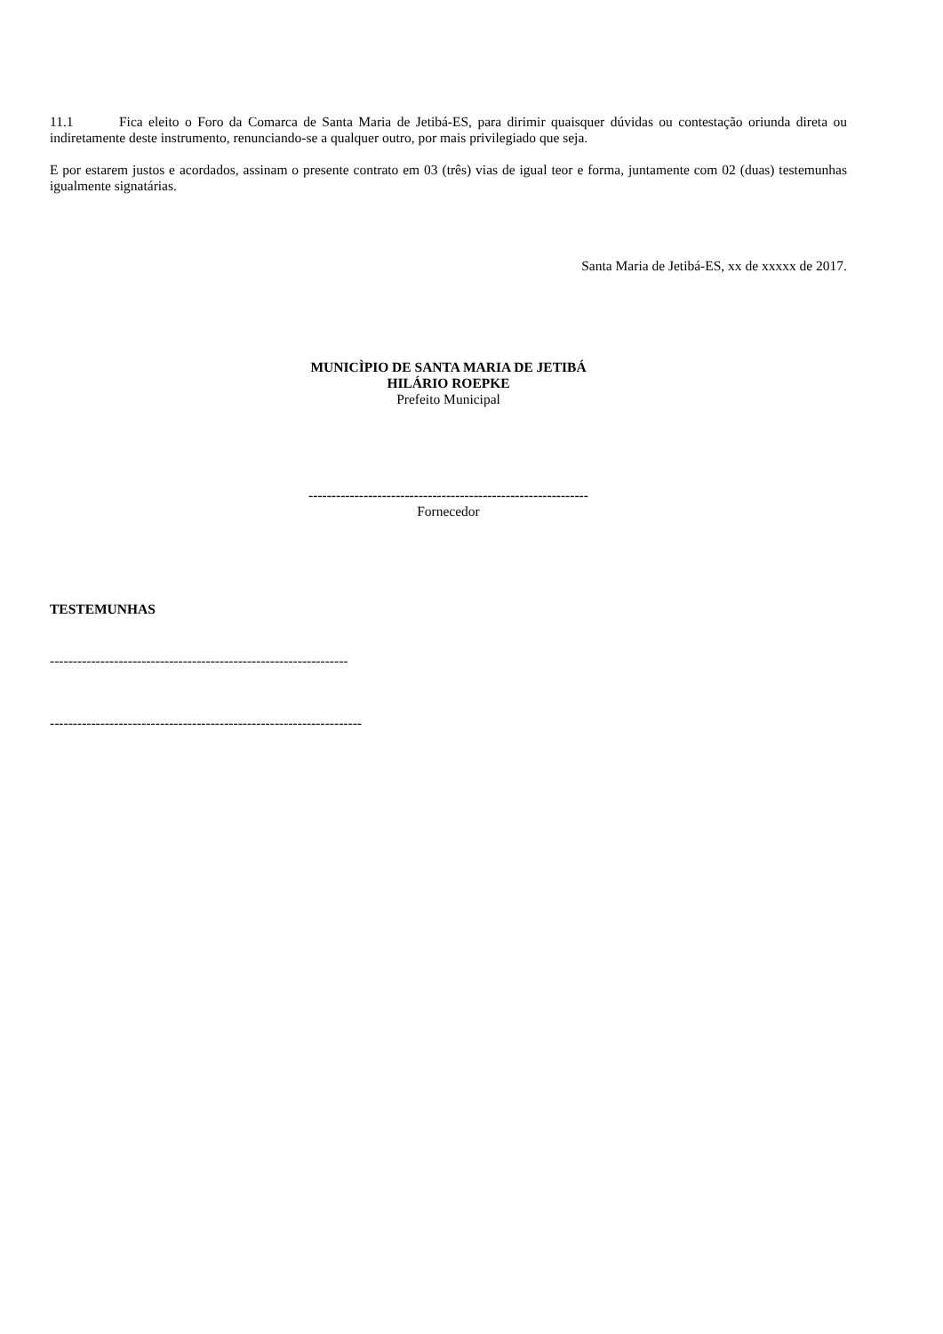11.1 Fica eleito o Foro da Comarca de Santa Maria de Jetibá-ES, para dirimir quaisquer dúvidas ou contestação oriunda direta ou indiretamente deste instrumento, renunciando-se a qualquer outro, por mais privilegiado que seja.
E por estarem justos e acordados, assinam o presente contrato em 03 (três) vias de igual teor e forma, juntamente com 02 (duas) testemunhas igualmente signatárias.
Santa Maria de Jetibá-ES, xx de xxxxx de 2017.
MUNICÌPIO DE SANTA MARIA DE JETIBÁ
HILÁRIO ROEPKE
Prefeito Municipal
-------------------------------------------------------------
Fornecedor
TESTEMUNHAS
-----------------------------------------------------------------
--------------------------------------------------------------------